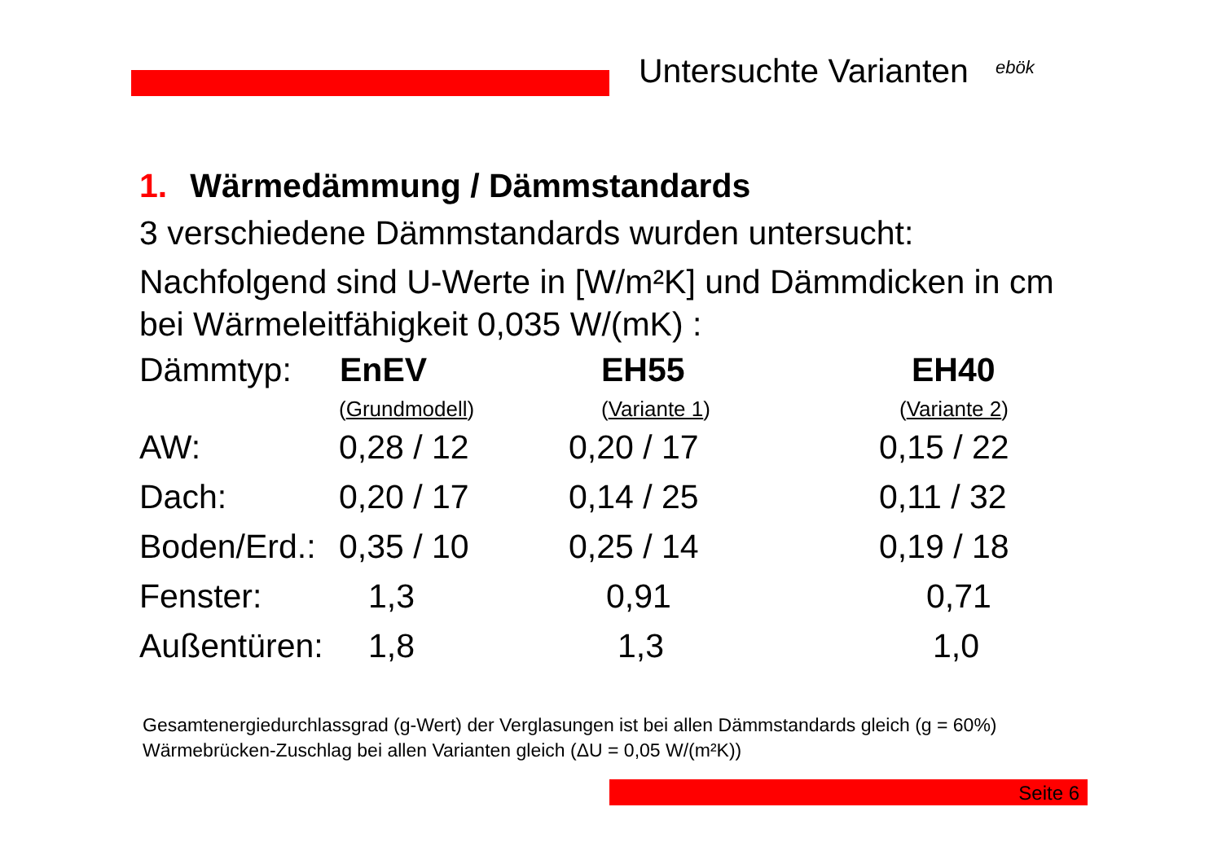Untersuchte Varianten ebök
1. Wärmedämmung / Dämmstandards
3 verschiedene Dämmstandards wurden untersucht:
Nachfolgend sind U-Werte in [W/m²K] und Dämmdicken in cm bei Wärmeleitfähigkeit 0,035 W/(mK) :
| Dämmtyp: | EnEV | EH55 | EH40 |
| | ( Grundmodell ) | ( Variante 1 ) | ( Variante 2 ) |
| AW: | 0,28 / 12 | 0,20 / 17 | 0,15 / 22 |
| Dach: | 0,20 / 17 | 0,14 / 25 | 0,11 / 32 |
| Boden/Erd.: | 0,35 / 10 | 0,25 / 14 | 0,19 / 18 |
| Fenster: | 1,3 | 0,91 | 0,71 |
| Außentüren: | 1,8 | 1,3 | 1,0 |
Gesamtenergiedurchlassgrad (g-Wert) der Verglasungen ist bei allen Dämmstandards gleich (g = 60%)
Wärmebrücken-Zuschlag bei allen Varianten gleich (ΔU = 0,05 W/(m²K))
Seite 6